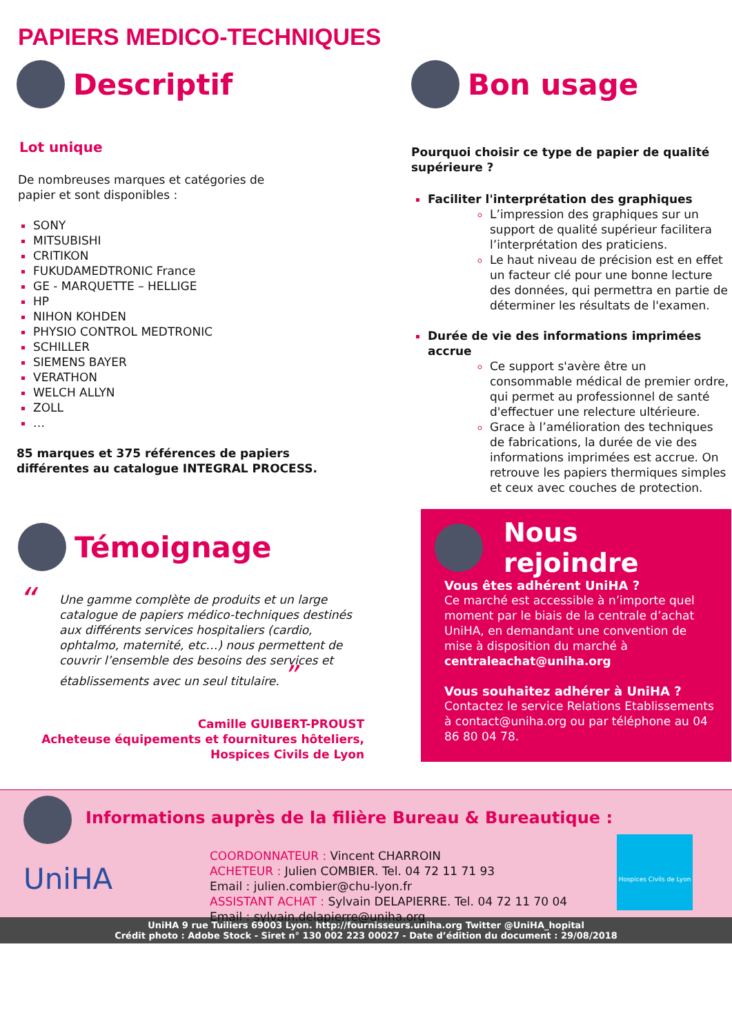PAPIERS MEDICO-TECHNIQUES
Descriptif
Lot unique
De nombreuses marques et catégories de
papier et sont disponibles :
SONY
MITSUBISHI
CRITIKON
FUKUDAMEDTRONIC France
GE - MARQUETTE – HELLIGE
HP
NIHON KOHDEN
PHYSIO CONTROL MEDTRONIC
SCHILLER
SIEMENS BAYER
VERATHON
WELCH ALLYN
ZOLL
…
85 marques et 375 références de papiers
différentes au catalogue INTEGRAL PROCESS.
Bon usage
Pourquoi choisir ce type de papier de qualité supérieure ?
Faciliter l'interprétation des graphiques
L’impression des graphiques sur un support de qualité supérieur facilitera l’interprétation des praticiens.
Le haut niveau de précision est en effet un facteur clé pour une bonne lecture des données, qui permettra en partie de déterminer les résultats de l'examen.
Durée de vie des informations imprimées accrue
Ce support s'avère être un consommable médical de premier ordre, qui permet au professionnel de santé d'effectuer une relecture ultérieure.
Grace à l’amélioration des techniques de fabrications, la durée de vie des informations imprimées est accrue. On retrouve les papiers thermiques simples et ceux avec couches de protection.
Témoignage
“Une gamme complète de produits et un large catalogue de papiers médico-techniques destinés aux différents services hospitaliers (cardio, ophtalmo, maternité, etc…) nous permettent de couvrir l’ensemble des besoins des services et établissements avec un seul titulaire. ”
Camille GUIBERT-PROUST
Acheteuse équipements et fournitures hôteliers,
Hospices Civils de Lyon
Nous rejoindre
Vous êtes adhérent UniHA ?
Ce marché est accessible à n’importe quel moment par le biais de la centrale d’achat UniHA, en demandant une convention de mise à disposition du marché à centraleachat@uniha.org
Vous souhaitez adhérer à UniHA ?
Contactez le service Relations Etablissements à contact@uniha.org ou par téléphone au 04 86 80 04 78.
Informations auprès de la filière Bureau & Bureautique :
UniHA
COORDONNATEUR : Vincent CHARROIN
ACHETEUR : Julien COMBIER. Tel. 04 72 11 71 93
Email : julien.combier@chu-lyon.fr
ASSISTANT ACHAT : Sylvain DELAPIERRE. Tel. 04 72 11 70 04
Email : sylvain.delapierre@uniha.org
Hospices Civils de Lyon
UniHA 9 rue Tuiliers 69003 Lyon. http://fournisseurs.uniha.org Twitter @UniHA_hopital
Crédit photo : Adobe Stock - Siret n° 130 002 223 00027 - Date d’édition du document : 29/08/2018